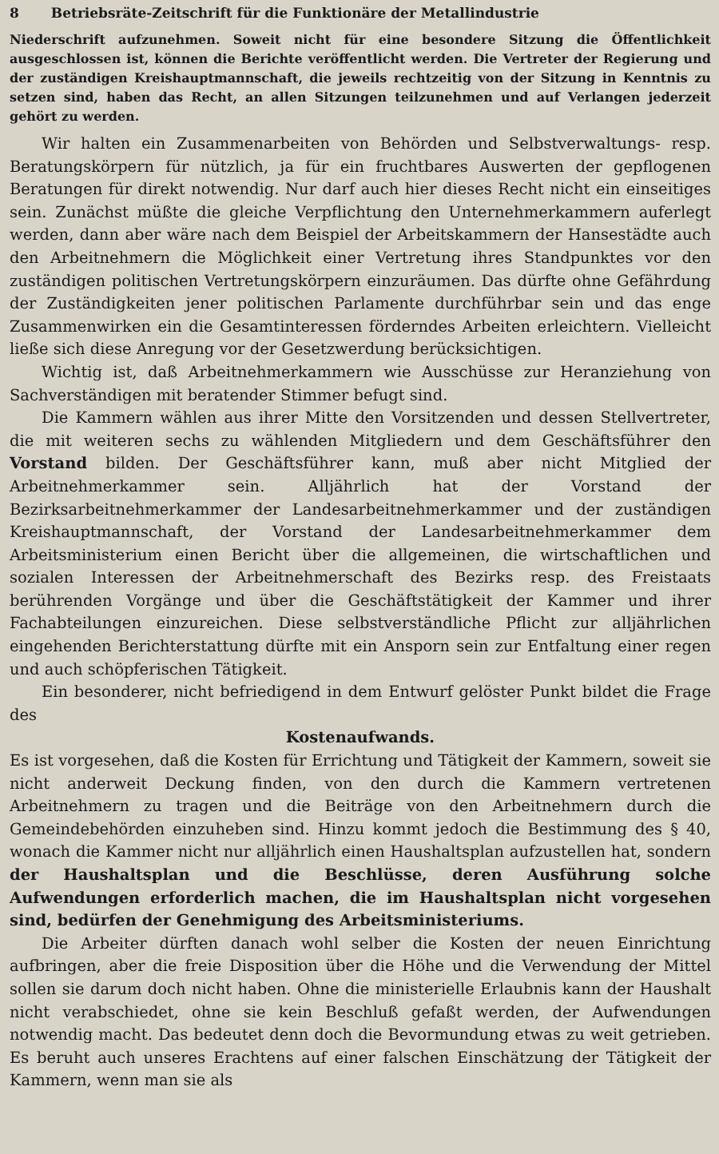8 Betriebsräte-Zeitschrift für die Funktionäre der Metallindustrie
Niederschrift aufzunehmen. Soweit nicht für eine besondere Sitzung die Öffentlichkeit ausgeschlossen ist, können die Berichte veröffentlicht werden. Die Vertreter der Regierung und der zuständigen Kreishauptmannschaft, die jeweils rechtzeitig von der Sitzung in Kenntnis zu setzen sind, haben das Recht, an allen Sitzungen teilzunehmen und auf Verlangen jederzeit gehört zu werden.
Wir halten ein Zusammenarbeiten von Behörden und Selbstverwaltungs- resp. Beratungskörpern für nützlich, ja für ein fruchtbares Auswerten der gepflogenen Beratungen für direkt notwendig. Nur darf auch hier dieses Recht nicht ein einseitiges sein. Zunächst müßte die gleiche Verpflichtung den Unternehmerkammern auferlegt werden, dann aber wäre nach dem Beispiel der Arbeitskammern der Hansestädte auch den Arbeitnehmern die Möglichkeit einer Vertretung ihres Standpunktes vor den zuständigen politischen Vertretungskörpern einzuräumen. Das dürfte ohne Gefährdung der Zuständigkeiten jener politischen Parlamente durchführbar sein und das enge Zusammenwirken ein die Gesamtinteressen förderndes Arbeiten erleichtern. Vielleicht ließe sich diese Anregung vor der Gesetzwerdung berücksichtigen.
Wichtig ist, daß Arbeitnehmerkammern wie Ausschüsse zur Heranziehung von Sachverständigen mit beratender Stimmer befugt sind.
Die Kammern wählen aus ihrer Mitte den Vorsitzenden und dessen Stellvertreter, die mit weiteren sechs zu wählenden Mitgliedern und dem Geschäftsführer den Vorstand bilden. Der Geschäftsführer kann, muß aber nicht Mitglied der Arbeitnehmerkammer sein. Alljährlich hat der Vorstand der Bezirksarbeitnehmerkammer der Landesarbeitnehmerkammer und der zuständigen Kreishauptmannschaft, der Vorstand der Landesarbeitnehmerkammer dem Arbeitsministerium einen Bericht über die allgemeinen, die wirtschaftlichen und sozialen Interessen der Arbeitnehmerschaft des Bezirks resp. des Freistaats berührenden Vorgänge und über die Geschäftstätigkeit der Kammer und ihrer Fachabteilungen einzureichen. Diese selbstverständliche Pflicht zur alljährlichen eingehenden Berichterstattung dürfte mit ein Ansporn sein zur Entfaltung einer regen und auch schöpferischen Tätigkeit.
Ein besonderer, nicht befriedigend in dem Entwurf gelöster Punkt bildet die Frage des
Kostenaufwands.
Es ist vorgesehen, daß die Kosten für Errichtung und Tätigkeit der Kammern, soweit sie nicht anderweit Deckung finden, von den durch die Kammern vertretenen Arbeitnehmern zu tragen und die Beiträge von den Arbeitnehmern durch die Gemeindebehörden einzuheben sind. Hinzu kommt jedoch die Bestimmung des § 40, wonach die Kammer nicht nur alljährlich einen Haushaltsplan aufzustellen hat, sondern der Haushaltsplan und die Beschlüsse, deren Ausführung solche Aufwendungen erforderlich machen, die im Haushaltsplan nicht vorgesehen sind, bedürfen der Genehmigung des Arbeitsministeriums.
Die Arbeiter dürften danach wohl selber die Kosten der neuen Einrichtung aufbringen, aber die freie Disposition über die Höhe und die Verwendung der Mittel sollen sie darum doch nicht haben. Ohne die ministerielle Erlaubnis kann der Haushalt nicht verabschiedet, ohne sie kein Beschluß gefaßt werden, der Aufwendungen notwendig macht. Das bedeutet denn doch die Bevormundung etwas zu weit getrieben. Es beruht auch unseres Erachtens auf einer falschen Einschätzung der Tätigkeit der Kammern, wenn man sie als